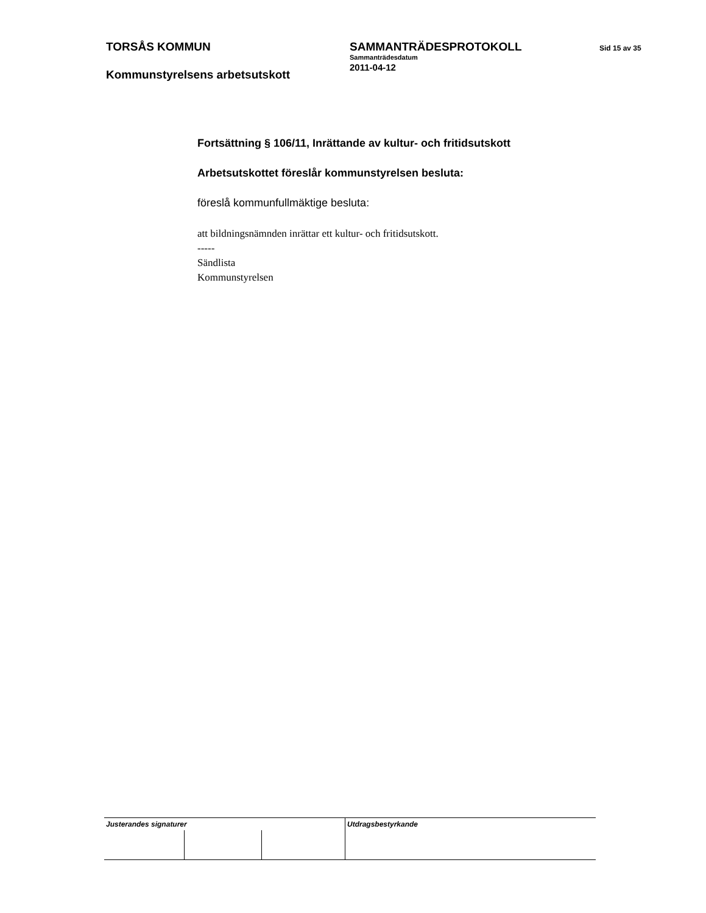TORSÅS KOMMUN
Kommunstyrelsens arbetsutskott
SAMMANTRÄDESPROTOKOLL
Sammanträdesdatum
2011-04-12
Sid 15 av 35
Fortsättning § 106/11, Inrättande av kultur- och fritidsutskott
Arbetsutskottet föreslår kommunstyrelsen besluta:
föreslå kommunfullmäktige besluta:
att bildningsnämnden inrättar ett kultur- och fritidsutskott.
-----
Sändlista
Kommunstyrelsen
| Justerandes signaturer | | | Utdragsbestyrkande |